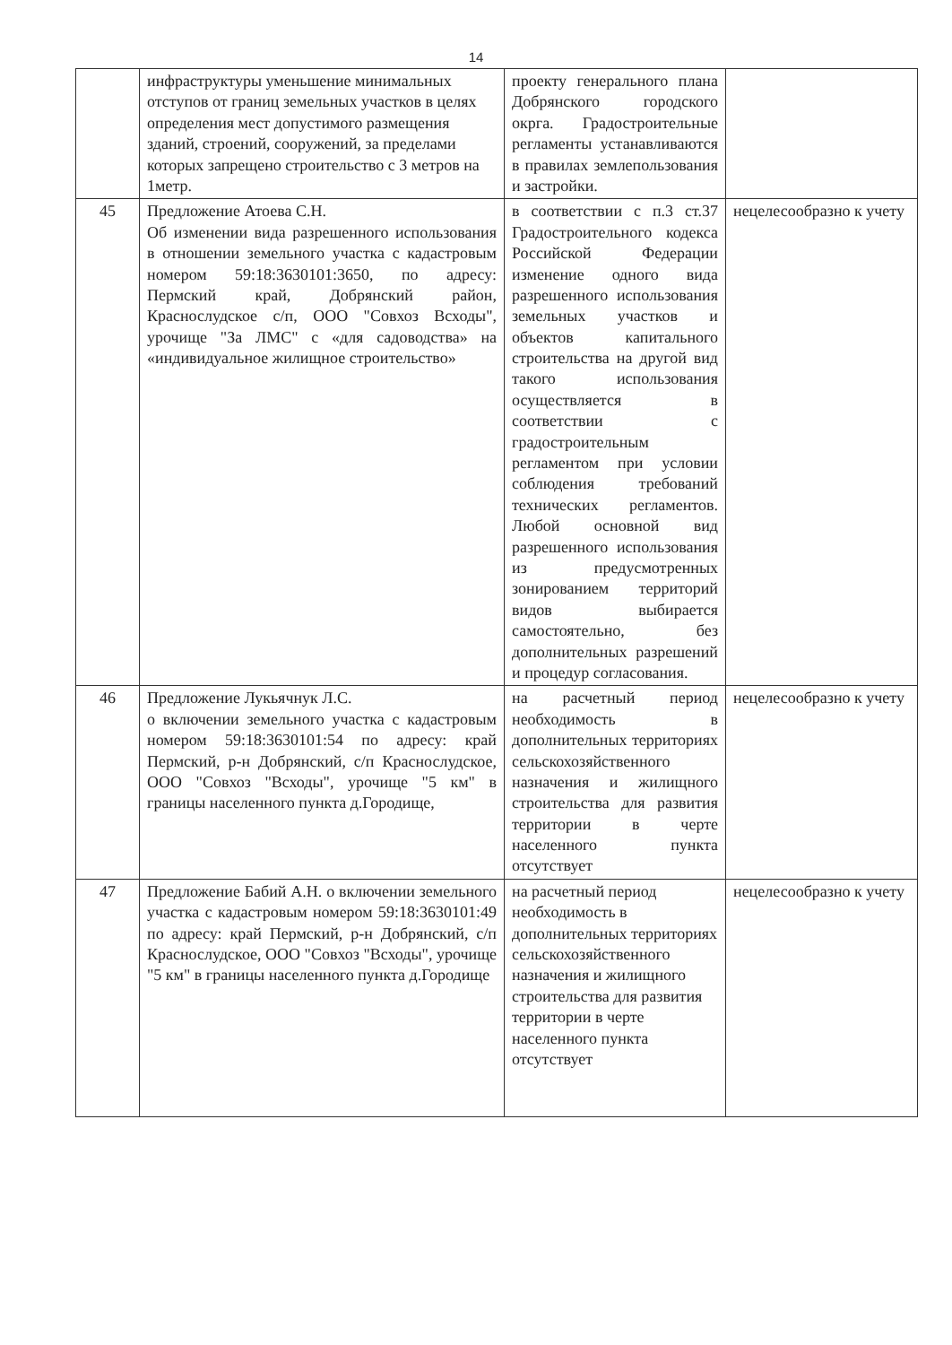14
| | инфраструктуры уменьшение минимальных отступов от границ земельных участков в целях определения мест допустимого размещения зданий, строений, сооружений, за пределами которых запрещено строительство с 3 метров на 1метр. | проекту генерального плана Добрянского городского окрга. Градостроительные регламенты устанавливаются в правилах землепользования и застройки. | |
| 45 | Предложение Атоева С.Н. Об изменении вида разрешенного использования в отношении земельного участка с кадастровым номером 59:18:3630101:3650, по адресу: Пермский край, Добрянский район, Краснослудское с/п, ООО "Совхоз Всходы", урочище "За ЛМС" с «для садоводства» на «индивидуальное жилищное строительство» | в соответствии с п.3 ст.37 Градостроительного кодекса Российской Федерации изменение одного вида разрешенного использования земельных участков и объектов капитального строительства на другой вид такого использования осуществляется в соответствии с градостроительным регламентом при условии соблюдения требований технических регламентов. Любой основной вид разрешенного использования из предусмотренных зонированием территорий видов выбирается самостоятельно, без дополнительных разрешений и процедур согласования. | нецелесообразно к учету |
| 46 | Предложение Лукьячнук Л.С. о включении земельного участка с кадастровым номером 59:18:3630101:54 по адресу: край Пермский, р-н Добрянский, с/п Краснослудское, ООО "Совхоз "Всходы", урочище "5 км" в границы населенного пункта д.Городище, | на расчетный период необходимость в дополнительных территориях сельскохозяйственного назначения и жилищного строительства для развития территории в черте населенного пункта отсутствует | нецелесообразно к учету |
| 47 | Предложение Бабий А.Н. о включении земельного участка с кадастровым номером 59:18:3630101:49 по адресу: край Пермский, р-н Добрянский, с/п Краснослудское, ООО "Совхоз "Всходы", урочище "5 км" в границы населенного пункта д.Городище | на расчетный период необходимость в дополнительных территориях сельскохозяйственного назначения и жилищного строительства для развития территории в черте населенного пункта отсутствует | нецелесообразно к учету |